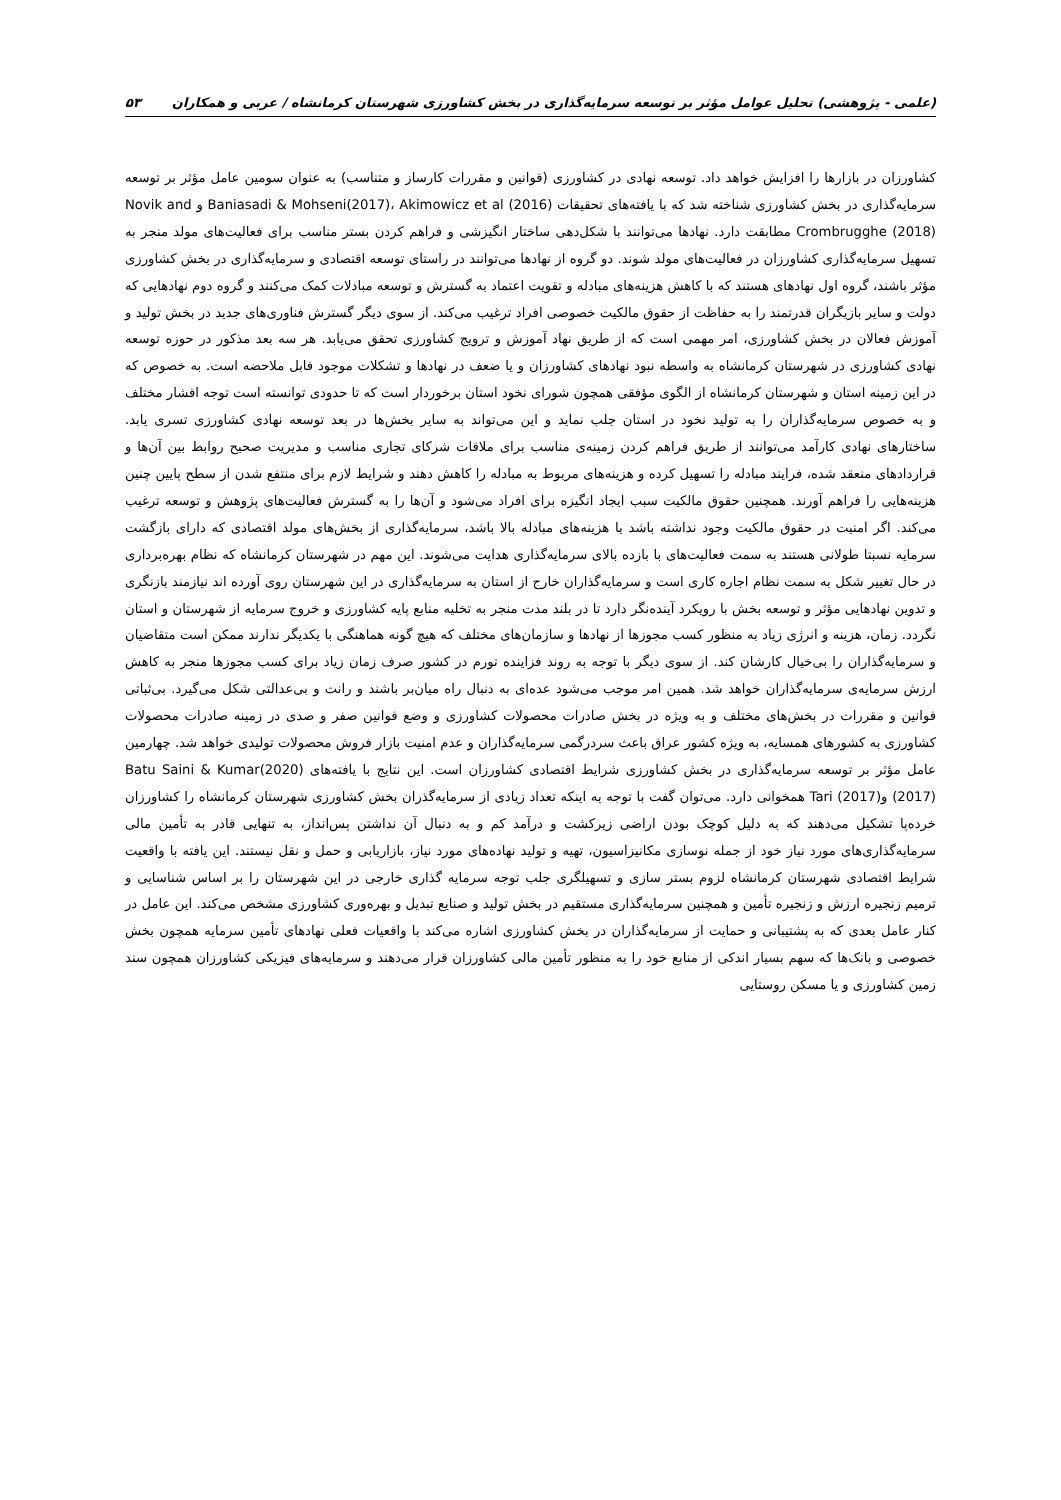(علمی - پژوهشی) تحلیل عوامل مؤثر بر توسعه سرمایه‌گذاری در بخش کشاورزی شهرستان کرمانشاه / عربی و همکاران ۵۳
کشاورزان در بازارها را افزایش خواهد داد. توسعه نهادی در کشاورزی (قوانین و مقررات کارساز و متناسب) به عنوان سومین عامل مؤثر بر توسعه سرمایه‌گذاری در بخش کشاورزی شناخته شد که با یافته‌های تحقیقات Baniasadi & Mohseni(2017)، Akimowicz et al (2016) و Novik and Crombrugghe (2018) مطابقت دارد. نهادها می‌توانند با شکل‌دهی ساختار انگیزشی و فراهم کردن بستر مناسب برای فعالیت‌های مولد منجر به تسهیل سرمایه‌گذاری کشاورزان در فعالیت‌های مولد شوند. دو گروه از نهادها می‌توانند در راستای توسعه اقتصادی و سرمایه‌گذاری در بخش کشاورزی مؤثر باشند، گروه اول نهادهای هستند که با کاهش هزینه‌های مبادله و تقویت اعتماد به گسترش و توسعه مبادلات کمک می‌کنند و گروه دوم نهادهایی که دولت و سایر بازیگران قدرتمند را به حفاظت از حقوق مالکیت خصوصی افراد ترغیب می‌کند. از سوی دیگر گسترش فناوری‌های جدید در بخش تولید و آموزش فعالان در بخش کشاورزی، امر مهمی است که از طریق نهاد آموزش و ترویج کشاورزی تحقق می‌یابد. هر سه بعد مذکور در حوزه توسعه نهادی کشاورزی در شهرستان کرمانشاه به واسطه نبود نهادهای کشاورزان و یا ضعف در نهادها و تشکلات موجود قابل ملاحضه است. به خصوص که در این زمینه استان و شهرستان کرمانشاه از الگوی مؤفقی همچون شورای نخود استان برخوردار است که تا حدودی توانسته است توجه اقشار مختلف و به خصوص سرمایه‌گذاران را به تولید نخود در استان جلب نماید و این می‌تواند به سایر بخش‌ها در بعد توسعه نهادی کشاورزی تسری یابد. ساختارهای نهادی کارآمد می‌توانند از طریق فراهم کردن زمینه‌ی مناسب برای ملاقات شرکای تجاری مناسب و مدیریت صحیح روابط بین آن‌ها و قراردادهای منعقد شده، فرایند مبادله را تسهیل کرده و هزینه‌های مربوط به مبادله را کاهش دهند و شرایط لازم برای منتفع شدن از سطح پایین چنین هزینه‌هایی را فراهم آورند. همچنین حقوق مالکیت سبب ایجاد انگیزه برای افراد می‌شود و آن‌ها را به گسترش فعالیت‌های پژوهش و توسعه ترغیب می‌کند. اگر امنیت در حقوق مالکیت وجود نداشته باشد یا هزینه‌های مبادله بالا باشد، سرمایه‌گذاری از بخش‌های مولد اقتصادی که دارای بازگشت سرمایه نسبتا طولانی هستند به سمت فعالیت‌های با بازده بالای سرمایه‌گذاری هدایت می‌شوند. این مهم در شهرستان کرمانشاه که نظام بهره‌برداری در حال تغییر شکل به سمت نظام اجاره کاری است و سرمایه‌گذاران خارج از استان به سرمایه‌گذاری در این شهرستان روی آورده اند نیازمند بازنگری و تدوین نهادهایی مؤثر و توسعه بخش با رویکرد آینده‌نگر دارد تا در بلند مدت منجر به تخلیه منابع پایه کشاورزی و خروج سرمایه از شهرستان و استان نگردد. زمان، هزینه و انرژی زیاد به منظور کسب مجوزها از نهادها و سازمان‌های مختلف که هیچ گونه هماهنگی با یکدیگر ندارند ممکن است متقاضیان و سرمایه‌گذاران را بی‌خیال کارشان کند. از سوی دیگر با توجه به روند فزاینده تورم در کشور صرف زمان زیاد برای کسب مجوزها منجر به کاهش ارزش سرمایه‌ی سرمایه‌گذاران خواهد شد. همین امر موجب می‌شود عده‌ای به دنبال راه میان‌بر باشند و رانت و بی‌عدالتی شکل می‌گیرد. بی‌ثباتی قوانین و مقررات در بخش‌های مختلف و به ویژه در بخش صادرات محصولات کشاورزی و وضع قوانین صفر و صدی در زمینه صادرات محصولات کشاورزی به کشورهای همسایه، به ویژه کشور عراق باعث سردرگمی سرمایه‌گذاران و عدم امنیت بازار فروش محصولات تولیدی خواهد شد. چهارمین عامل مؤثر بر توسعه سرمایه‌گذاری در بخش کشاورزی شرایط اقتصادی کشاورزان است. این نتایج با یافته‌های Batu Saini & Kumar(2020)(2017) وTari (2017) همخوانی دارد. می‌توان گفت با توجه به اینکه تعداد زیادی از سرمایه‌گذران بخش کشاورزی شهرستان کرمانشاه را کشاورزان خرده‌پا تشکیل می‌دهند که به دلیل کوچک بودن اراضی زیرکشت و درآمد کم و به دنبال آن نداشتن پس‌انداز، به تنهایی قادر به تأمین مالی سرمایه‌گذاری‌های مورد نیاز خود از جمله نوسازی مکانیزاسیون، تهیه و تولید نهاده‌های مورد نیاز، بازاریابی و حمل و نقل نیستند. این یافته با واقعیت شرایط اقتصادی شهرستان کرمانشاه لزوم بستر سازی و تسهیلگری جلب توجه سرمایه گذاری خارجی در این شهرستان را بر اساس شناسایی و ترمیم زنجیره ارزش و زنجیره تأمین و همچنین سرمایه‌گذاری مستقیم در بخش تولید و صنایع تبدیل و بهره‌وری کشاورزی مشخص می‌کند. این عامل در کنار عامل بعدی که به پشتیبانی و حمایت از سرمایه‌گذاران در بخش کشاورزی اشاره می‌کند با واقعیات فعلی نهادهای تأمین سرمایه همچون بخش خصوصی و بانک‌ها که سهم بسیار اندکی از منابع خود را به منظور تأمین مالی کشاورزان قرار می‌دهند و سرمایه‌های فیزیکی کشاورزان همچون سند زمین کشاورزی و یا مسکن روستایی